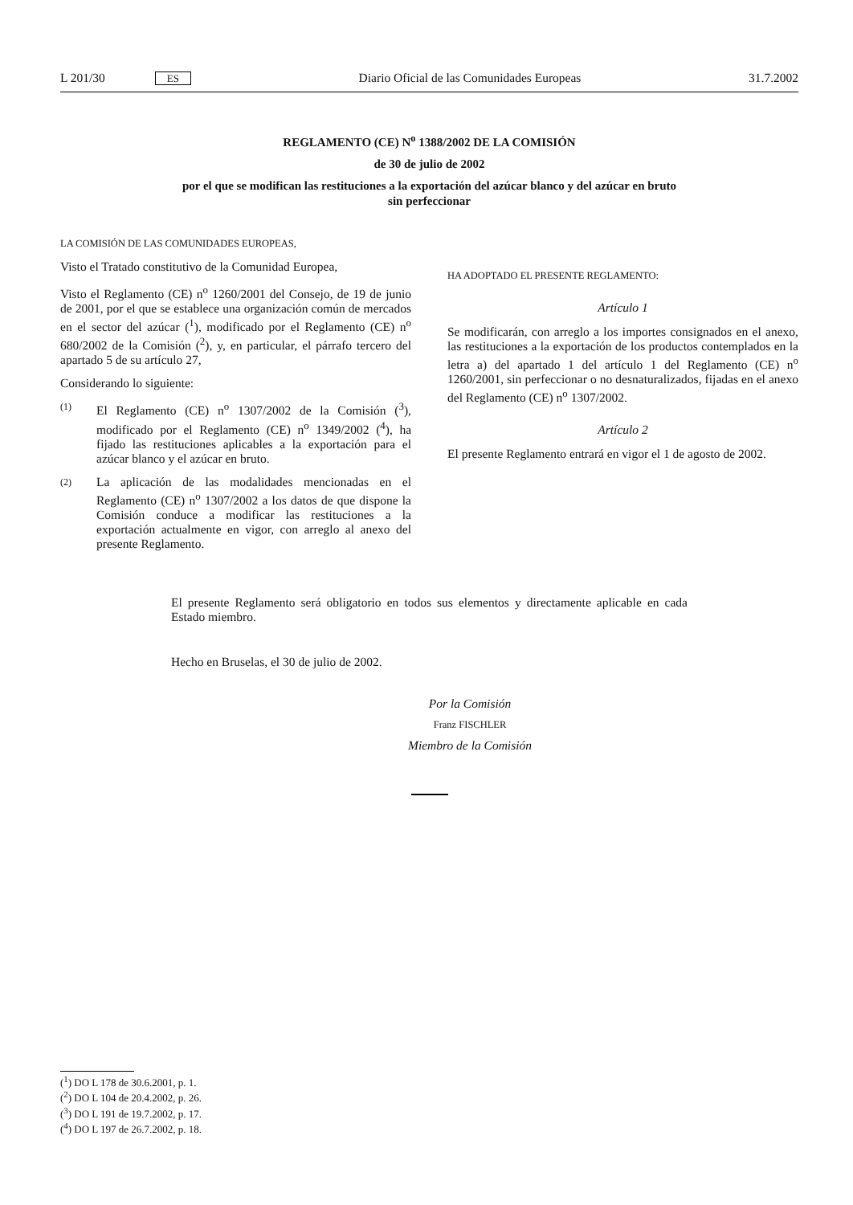L 201/30 ES Diario Oficial de las Comunidades Europeas 31.7.2002
REGLAMENTO (CE) N<sup>o</sup> 1388/2002 DE LA COMISIÓN
de 30 de julio de 2002
por el que se modifican las restituciones a la exportación del azúcar blanco y del azúcar en bruto
sin perfeccionar
LA COMISIÓN DE LAS COMUNIDADES EUROPEAS,
Visto el Tratado constitutivo de la Comunidad Europea,
Visto el Reglamento (CE) n<sup>o</sup> 1260/2001 del Consejo, de 19 de junio de 2001, por el que se establece una organización común de mercados en el sector del azúcar (<sup>1</sup>), modificado por el Reglamento (CE) n<sup>o</sup> 680/2002 de la Comisión (<sup>2</sup>), y, en particular, el párrafo tercero del apartado 5 de su artículo 27,
Considerando lo siguiente:
(1)
El Reglamento (CE) n<sup>o</sup> 1307/2002 de la Comisión (<sup>3</sup>), modificado por el Reglamento (CE) n<sup>o</sup> 1349/2002 (<sup>4</sup>), ha fijado las restituciones aplicables a la exportación para el azúcar blanco y el azúcar en bruto.
(2)
La aplicación de las modalidades mencionadas en el Reglamento (CE) n<sup>o</sup> 1307/2002 a los datos de que dispone la Comisión conduce a modificar las restituciones a la exportación actualmente en vigor, con arreglo al anexo del presente Reglamento.
HA ADOPTADO EL PRESENTE REGLAMENTO:
Artículo 1
Se modificarán, con arreglo a los importes consignados en el anexo, las restituciones a la exportación de los productos contemplados en la letra a) del apartado 1 del artículo 1 del Reglamento (CE) n<sup>o</sup> 1260/2001, sin perfeccionar o no desnaturalizados, fijadas en el anexo del Reglamento (CE) n<sup>o</sup> 1307/2002.
Artículo 2
El presente Reglamento entrará en vigor el 1 de agosto de 2002.
El presente Reglamento será obligatorio en todos sus elementos y directamente aplicable en cada Estado miembro.
Hecho en Bruselas, el 30 de julio de 2002.
Por la Comisión
Franz FISCHLER
Miembro de la Comisión
(<sup>1</sup>) DO L 178 de 30.6.2001, p. 1.
(<sup>2</sup>) DO L 104 de 20.4.2002, p. 26.
(<sup>3</sup>) DO L 191 de 19.7.2002, p. 17.
(<sup>4</sup>) DO L 197 de 26.7.2002, p. 18.